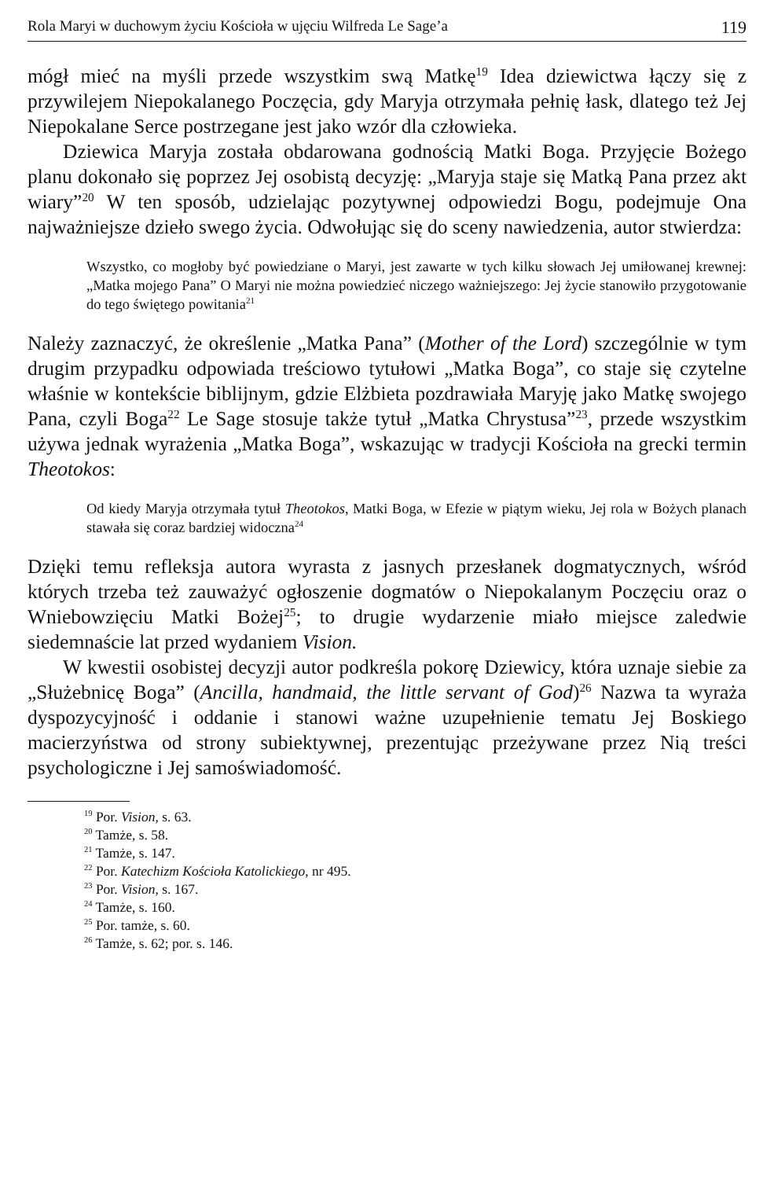Rola Maryi w duchowym życiu Kościoła w ujęciu Wilfreda Le Sage’a 119
mógł mieć na myśli przede wszystkim swą Matkę<sup>19</sup> Idea dziewictwa łączy się z przywilejem Niepokalanego Poczęcia, gdy Maryja otrzymała pełnię łask, dlatego też Jej Niepokalane Serce postrzegane jest jako wzór dla człowieka.
Dziewica Maryja została obdarowana godnością Matki Boga. Przyjęcie Bożego planu dokonało się poprzez Jej osobistą decyzję: „Maryja staje się Matką Pana przez akt wiary”<sup>20</sup> W ten sposób, udzielając pozytywnej odpowiedzi Bogu, podejmuje Ona najważniejsze dzieło swego życia. Odwołując się do sceny nawiedzenia, autor stwierdza:
Wszystko, co mogłoby być powiedziane o Maryi, jest zawarte w tych kilku słowach Jej umiłowanej krewnej: „Matka mojego Pana” O Maryi nie można powiedzieć niczego ważniejszego: Jej życie stanowiło przygotowanie do tego świętego powitania<sup>21</sup>
Należy zaznaczyć, że określenie „Matka Pana” (Mother of the Lord) szczególnie w tym drugim przypadku odpowiada treściowo tytułowi „Matka Boga”, co staje się czytelne właśnie w kontekście biblijnym, gdzie Elżbieta pozdrawiała Maryję jako Matkę swojego Pana, czyli Boga<sup>22</sup> Le Sage stosuje także tytuł „Matka Chrystusa”<sup>23</sup>, przede wszystkim używa jednak wyrażenia „Matka Boga”, wskazując w tradycji Kościoła na grecki termin Theotokos:
Od kiedy Maryja otrzymała tytuł Theotokos, Matki Boga, w Efezie w piątym wieku, Jej rola w Bożych planach stawała się coraz bardziej widoczna<sup>24</sup>
Dzięki temu refleksja autora wyrasta z jasnych przesłanek dogmatycznych, wśród których trzeba też zauważyć ogłoszenie dogmatów o Niepokalanym Poczęciu oraz o Wniebowzięciu Matki Bożej<sup>25</sup>; to drugie wydarzenie miało miejsce zaledwie siedemnaście lat przed wydaniem Vision.
W kwestii osobistej decyzji autor podkreśla pokorę Dziewicy, która uznaje siebie za „Służebnicę Boga” (Ancilla, handmaid, the little servant of God)<sup>26</sup> Nazwa ta wyraża dyspozycyjność i oddanie i stanowi ważne uzupełnienie tematu Jej Boskiego macierzyństwa od strony subiektywnej, prezentując przeżywane przez Nią treści psychologiczne i Jej samoświadomość.
<sup>19</sup> Por. Vision, s. 63.
<sup>20</sup> Tamże, s. 58.
<sup>21</sup> Tamże, s. 147.
<sup>22</sup> Por. Katechizm Kościoła Katolickiego, nr 495.
<sup>23</sup> Por. Vision, s. 167.
<sup>24</sup> Tamże, s. 160.
<sup>25</sup> Por. tamże, s. 60.
<sup>26</sup> Tamże, s. 62; por. s. 146.